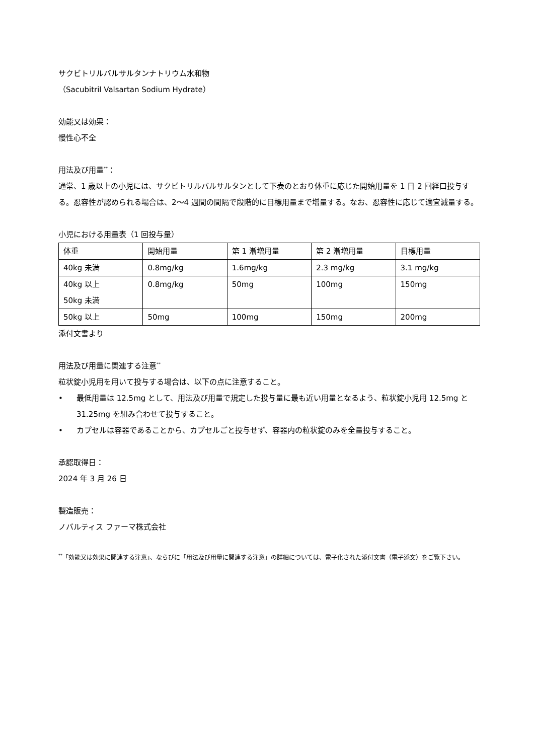サクビトリルバルサルタンナトリウム水和物
（Sacubitril Valsartan Sodium Hydrate）
効能又は効果：
慢性心不全
用法及び用量<sup>**</sup>：
通常、1 歳以上の小児には、サクビトリルバルサルタンとして下表のとおり体重に応じた開始用量を 1 日 2 回経口投与する。忍容性が認められる場合は、2〜4 週間の間隔で段階的に目標用量まで増量する。なお、忍容性に応じて適宜減量する。
小児における用量表（1 回投与量）
| 体重 | 開始用量 | 第 1 漸増用量 | 第 2 漸増用量 | 目標用量 |
| 40kg 未満 | 0.8mg/kg | 1.6mg/kg | 2.3 mg/kg | 3.1 mg/kg |
| 40kg 以上 50kg 未満 | 0.8mg/kg | 50mg | 100mg | 150mg |
| 50kg 以上 | 50mg | 100mg | 150mg | 200mg |
添付文書より
用法及び用量に関連する注意<sup>**</sup>
粒状錠小児用を用いて投与する場合は、以下の点に注意すること。
• 最低用量は 12.5mg として、用法及び用量で規定した投与量に最も近い用量となるよう、粒状錠小児用 12.5mg と 31.25mg を組み合わせて投与すること。
• カプセルは容器であることから、カプセルごと投与せず、容器内の粒状錠のみを全量投与すること。
承認取得日：
2024 年 3 月 26 日
製造販売：
ノバルティス ファーマ株式会社
<sup>**</sup>「効能又は効果に関連する注意」、ならびに「用法及び用量に関連する注意」の詳細については、電子化された添付文書（電子添文）をご覧下さい。